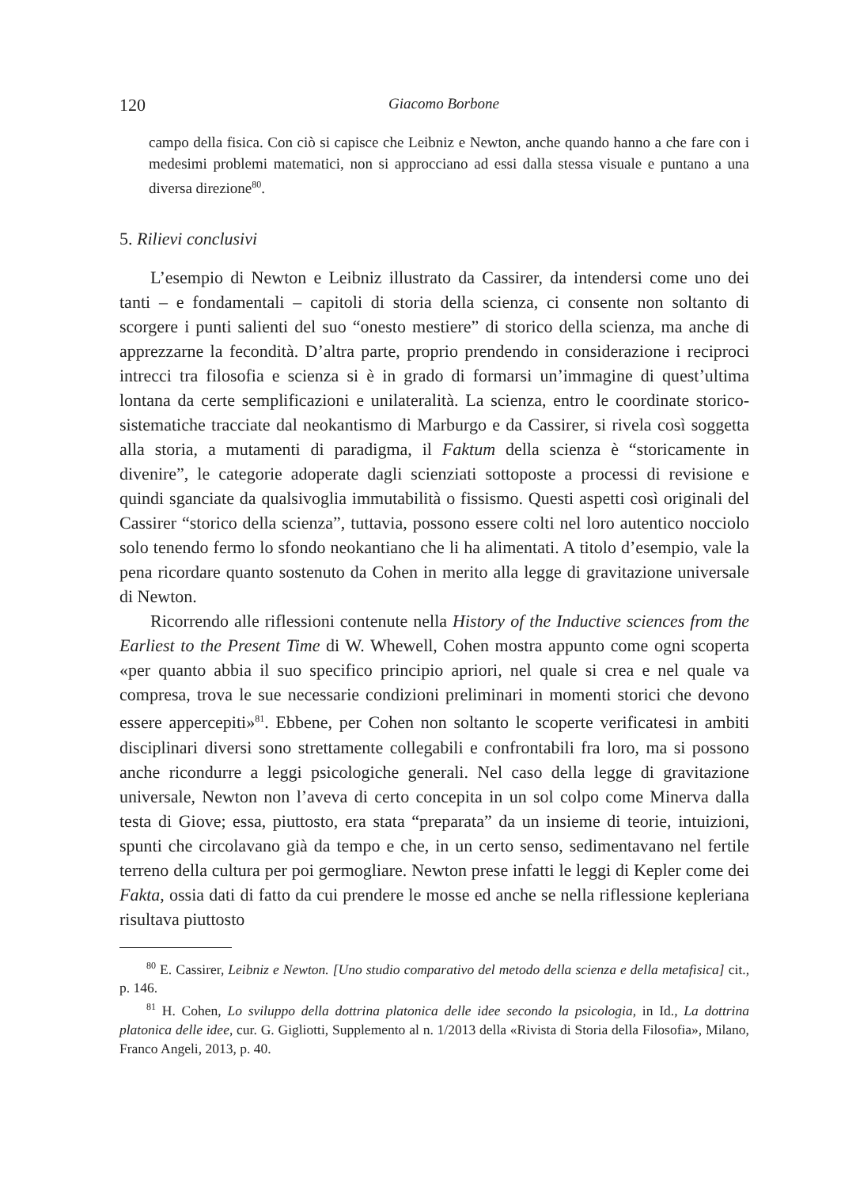120 Giacomo Borbone
campo della fisica. Con ciò si capisce che Leibniz e Newton, anche quando hanno a che fare con i medesimi problemi matematici, non si approcciano ad essi dalla stessa visuale e puntano a una diversa direzione<sup>80</sup>.
5. Rilievi conclusivi
L’esempio di Newton e Leibniz illustrato da Cassirer, da intendersi come uno dei tanti – e fondamentali – capitoli di storia della scienza, ci consente non soltanto di scorgere i punti salienti del suo “onesto mestiere” di storico della scienza, ma anche di apprezzarne la fecondità. D’altra parte, proprio prendendo in considerazione i reciproci intrecci tra filosofia e scienza si è in grado di formarsi un’immagine di quest’ultima lontana da certe semplificazioni e unilateralità. La scienza, entro le coordinate storico-sistematiche tracciate dal neokantismo di Marburgo e da Cassirer, si rivela così soggetta alla storia, a mutamenti di paradigma, il Faktum della scienza è “storicamente in divenire”, le categorie adoperate dagli scienziati sottoposte a processi di revisione e quindi sganciate da qualsivoglia immutabilità o fissismo. Questi aspetti così originali del Cassirer “storico della scienza”, tuttavia, possono essere colti nel loro autentico nocciolo solo tenendo fermo lo sfondo neokantiano che li ha alimentati. A titolo d’esempio, vale la pena ricordare quanto sostenuto da Cohen in merito alla legge di gravitazione universale di Newton.
Ricorrendo alle riflessioni contenute nella History of the Inductive sciences from the Earliest to the Present Time di W. Whewell, Cohen mostra appunto come ogni scoperta «per quanto abbia il suo specifico principio apriori, nel quale si crea e nel quale va compresa, trova le sue necessarie condizioni preliminari in momenti storici che devono essere appercepiti»<sup>81</sup>. Ebbene, per Cohen non soltanto le scoperte verificatesi in ambiti disciplinari diversi sono strettamente collegabili e confrontabili fra loro, ma si possono anche ricondurre a leggi psicologiche generali. Nel caso della legge di gravitazione universale, Newton non l’aveva di certo concepita in un sol colpo come Minerva dalla testa di Giove; essa, piuttosto, era stata “preparata” da un insieme di teorie, intuizioni, spunti che circolavano già da tempo e che, in un certo senso, sedimentavano nel fertile terreno della cultura per poi germogliare. Newton prese infatti le leggi di Kepler come dei Fakta, ossia dati di fatto da cui prendere le mosse ed anche se nella riflessione kepleriana risultava piuttosto
<sup>80</sup> E. Cassirer, Leibniz e Newton. [Uno studio comparativo del metodo della scienza e della metafisica] cit., p. 146.
<sup>81</sup> H. Cohen, Lo sviluppo della dottrina platonica delle idee secondo la psicologia, in Id., La dottrina platonica delle idee, cur. G. Gigliotti, Supplemento al n. 1/2013 della «Rivista di Storia della Filosofia», Milano, Franco Angeli, 2013, p. 40.